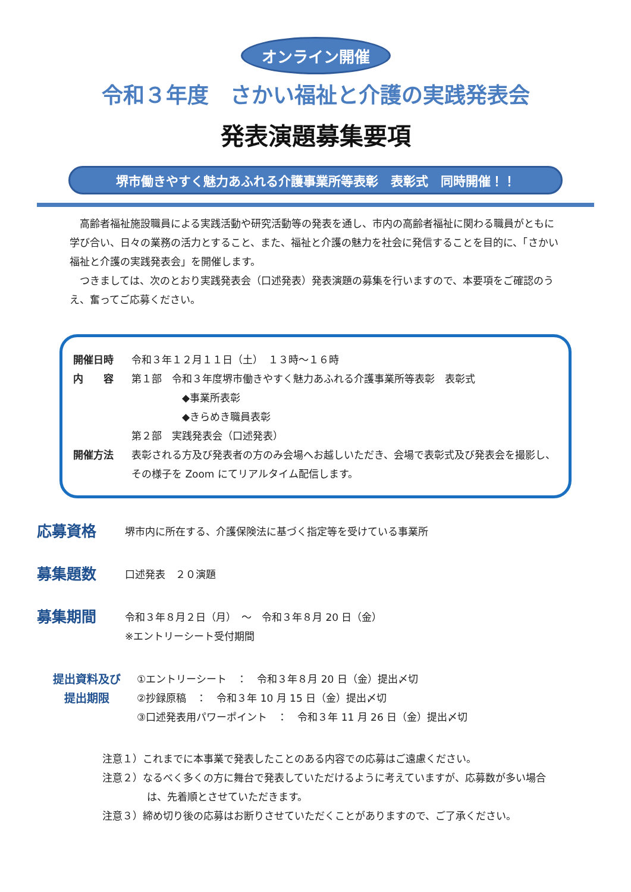オンライン開催
令和３年度　さかい福祉と介護の実践発表会
発表演題募集要項
堺市働きやすく魅力あふれる介護事業所等表彰　表彰式　同時開催！！
高齢者福祉施設職員による実践活動や研究活動等の発表を通し、市内の高齢者福祉に関わる職員がともに学び合い、日々の業務の活力とすること、また、福祉と介護の魅力を社会に発信することを目的に、「さかい福祉と介護の実践発表会」を開催します。
つきましては、次のとおり実践発表会（口述発表）発表演題の募集を行いますので、本要項をご確認のうえ、奮ってご応募ください。
開催日時 令和３年１２月１１日（土）　１３時～１６時
内　　容 第１部　令和３年度堺市働きやすく魅力あふれる介護事業所等表彰　表彰式
　　　　　◆事業所表彰
　　　　　◆きらめき職員表彰
第２部　実践発表会（口述発表）
開催方法 表彰される方及び発表者の方のみ会場へお越しいただき、会場で表彰式及び発表会を撮影し、その様子を Zoom にてリアルタイム配信します。
応募資格 堺市内に所在する、介護保険法に基づく指定等を受けている事業所
募集題数 口述発表　２０演題
募集期間 令和３年８月２日（月）　～　令和３年８月 20 日（金）
※エントリーシート受付期間
提出資料及び
提出期限 ①エントリーシート　：　令和３年８月 20 日（金）提出〆切
②抄録原稿　：　令和３年 10 月 15 日（金）提出〆切
③口述発表用パワーポイント　：　令和３年 11 月 26 日（金）提出〆切
注意１）これまでに本事業で発表したことのある内容での応募はご遠慮ください。
注意２）なるべく多くの方に舞台で発表していただけるように考えていますが、応募数が多い場合は、先着順とさせていただきます。
注意３）締め切り後の応募はお断りさせていただくことがありますので、ご了承ください。